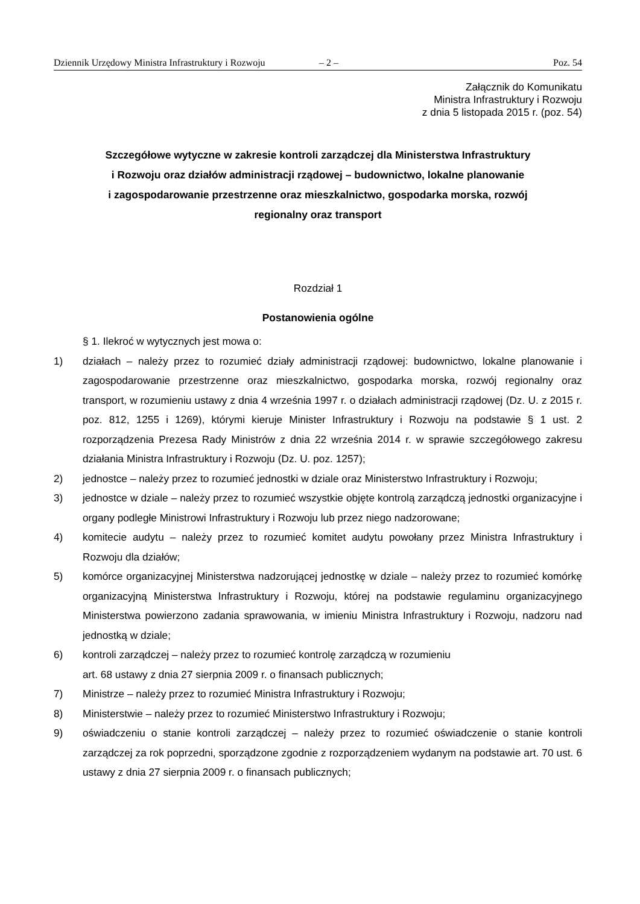Dziennik Urzędowy Ministra Infrastruktury i Rozwoju – 2 – Poz. 54
Załącznik do Komunikatu
Ministra Infrastruktury i Rozwoju
z dnia 5 listopada 2015 r. (poz. 54)
Szczegółowe wytyczne w zakresie kontroli zarządczej dla Ministerstwa Infrastruktury
i Rozwoju oraz działów administracji rządowej – budownictwo, lokalne planowanie
i zagospodarowanie przestrzenne oraz mieszkalnictwo, gospodarka morska, rozwój
regionalny oraz transport
Rozdział 1
Postanowienia ogólne
§ 1. Ilekroć w wytycznych jest mowa o:
1) działach – należy przez to rozumieć działy administracji rządowej: budownictwo, lokalne planowanie i zagospodarowanie przestrzenne oraz mieszkalnictwo, gospodarka morska, rozwój regionalny oraz transport, w rozumieniu ustawy z dnia 4 września 1997 r. o działach administracji rządowej (Dz. U. z 2015 r. poz. 812, 1255 i 1269), którymi kieruje Minister Infrastruktury i Rozwoju na podstawie § 1 ust. 2 rozporządzenia Prezesa Rady Ministrów z dnia 22 września 2014 r. w sprawie szczegółowego zakresu działania Ministra Infrastruktury i Rozwoju (Dz. U. poz. 1257);
2) jednostce – należy przez to rozumieć jednostki w dziale oraz Ministerstwo Infrastruktury i Rozwoju;
3) jednostce w dziale – należy przez to rozumieć wszystkie objęte kontrolą zarządczą jednostki organizacyjne i organy podległe Ministrowi Infrastruktury i Rozwoju lub przez niego nadzorowane;
4) komitecie audytu – należy przez to rozumieć komitet audytu powołany przez Ministra Infrastruktury i Rozwoju dla działów;
5) komórce organizacyjnej Ministerstwa nadzorującej jednostkę w dziale – należy przez to rozumieć komórkę organizacyjną Ministerstwa Infrastruktury i Rozwoju, której na podstawie regulaminu organizacyjnego Ministerstwa powierzono zadania sprawowania, w imieniu Ministra Infrastruktury i Rozwoju, nadzoru nad jednostką w dziale;
6) kontroli zarządczej – należy przez to rozumieć kontrolę zarządczą w rozumieniu
art. 68 ustawy z dnia 27 sierpnia 2009 r. o finansach publicznych;
7) Ministrze – należy przez to rozumieć Ministra Infrastruktury i Rozwoju;
8) Ministerstwie – należy przez to rozumieć Ministerstwo Infrastruktury i Rozwoju;
9) oświadczeniu o stanie kontroli zarządczej – należy przez to rozumieć oświadczenie o stanie kontroli zarządczej za rok poprzedni, sporządzone zgodnie z rozporządzeniem wydanym na podstawie art. 70 ust. 6 ustawy z dnia 27 sierpnia 2009 r. o finansach publicznych;